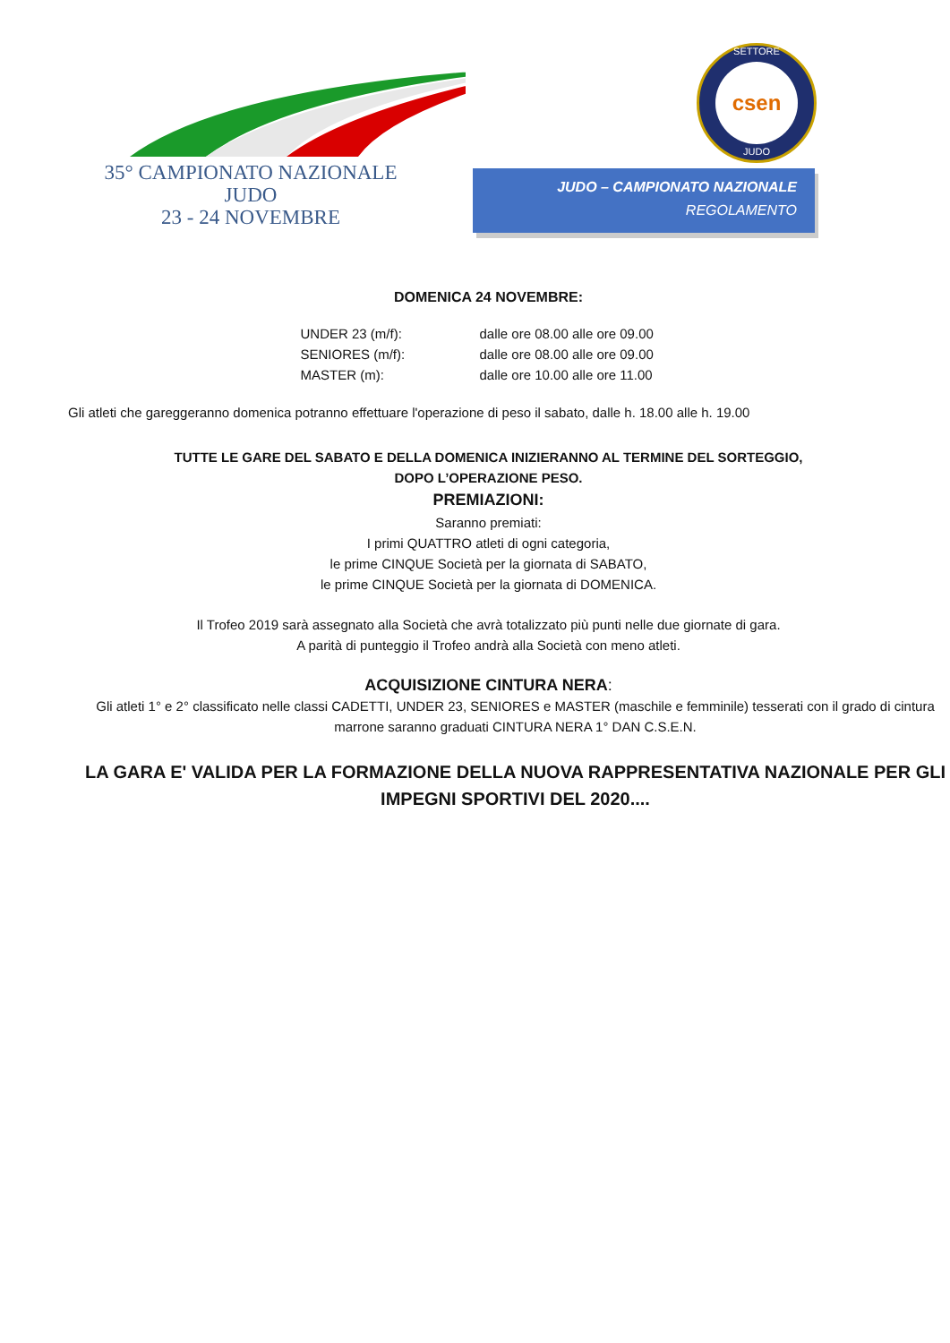35° CAMPIONATO NAZIONALE
JUDO
23 - 24 NOVEMBRE
SETTORE
csen
JUDO
JUDO – CAMPIONATO NAZIONALE
REGOLAMENTO
DOMENICA 24 NOVEMBRE:
UNDER 23 (m/f): dalle ore 08.00 alle ore 09.00 SENIORES (m/f): dalle ore 08.00 alle ore 09.00 MASTER (m): dalle ore 10.00 alle ore 11.00
Gli atleti che gareggeranno domenica potranno effettuare l'operazione di peso il sabato, dalle h. 18.00 alle h. 19.00
TUTTE LE GARE DEL SABATO E DELLA DOMENICA INIZIERANNO AL TERMINE DEL SORTEGGIO,
DOPO L’OPERAZIONE PESO.
PREMIAZIONI:
Saranno premiati:
I primi QUATTRO atleti di ogni categoria,
le prime CINQUE Società per la giornata di SABATO,
le prime CINQUE Società per la giornata di DOMENICA.
Il Trofeo 2019 sarà assegnato alla Società che avrà totalizzato più punti nelle due giornate di gara.
A parità di punteggio il Trofeo andrà alla Società con meno atleti.
ACQUISIZIONE CINTURA NERA:
Gli atleti 1° e 2° classificato nelle classi CADETTI, UNDER 23, SENIORES e MASTER (maschile e femminile) tesserati con il grado di cintura marrone saranno graduati CINTURA NERA 1° DAN C.S.E.N.
LA GARA E' VALIDA PER LA FORMAZIONE DELLA NUOVA RAPPRESENTATIVA NAZIONALE PER GLI IMPEGNI SPORTIVI DEL 2020....